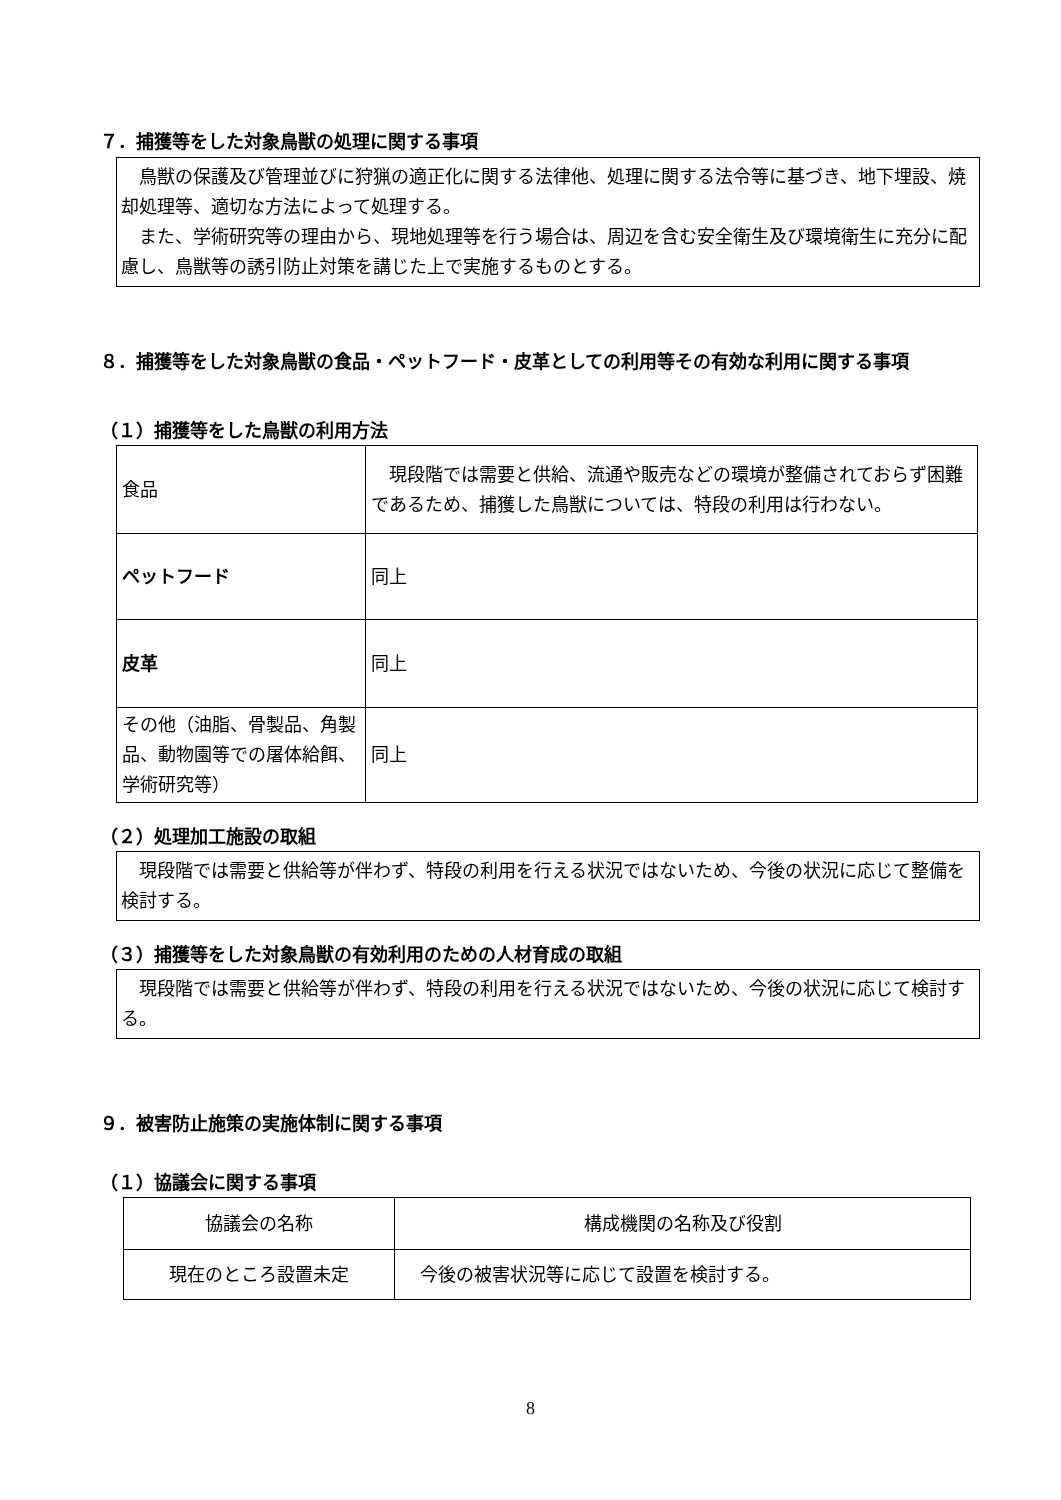７．捕獲等をした対象鳥獣の処理に関する事項
　鳥獣の保護及び管理並びに狩猟の適正化に関する法律他、処理に関する法令等に基づき、地下埋設、焼却処理等、適切な方法によって処理する。
　また、学術研究等の理由から、現地処理等を行う場合は、周辺を含む安全衛生及び環境衛生に充分に配慮し、鳥獣等の誘引防止対策を講じた上で実施するものとする。
８．捕獲等をした対象鳥獣の食品・ペットフード・皮革としての利用等その有効な利用に関する事項
（１）捕獲等をした鳥獣の利用方法
| 食品 | 現段階では需要と供給、流通や販売などの環境が整備されておらず困難であるため、捕獲した鳥獣については、特段の利用は行わない。 |
| ペットフード | 同上 |
| 皮革 | 同上 |
| その他（油脂、骨製品、角製品、動物園等での屠体給餌、学術研究等） | 同上 |
（２）処理加工施設の取組
　現段階では需要と供給等が伴わず、特段の利用を行える状況ではないため、今後の状況に応じて整備を検討する。
（３）捕獲等をした対象鳥獣の有効利用のための人材育成の取組
　現段階では需要と供給等が伴わず、特段の利用を行える状況ではないため、今後の状況に応じて検討する。
９．被害防止施策の実施体制に関する事項
（１）協議会に関する事項
| 協議会の名称 | 構成機関の名称及び役割 |
| --- | --- |
| 現在のところ設置未定 | 今後の被害状況等に応じて設置を検討する。 |
8